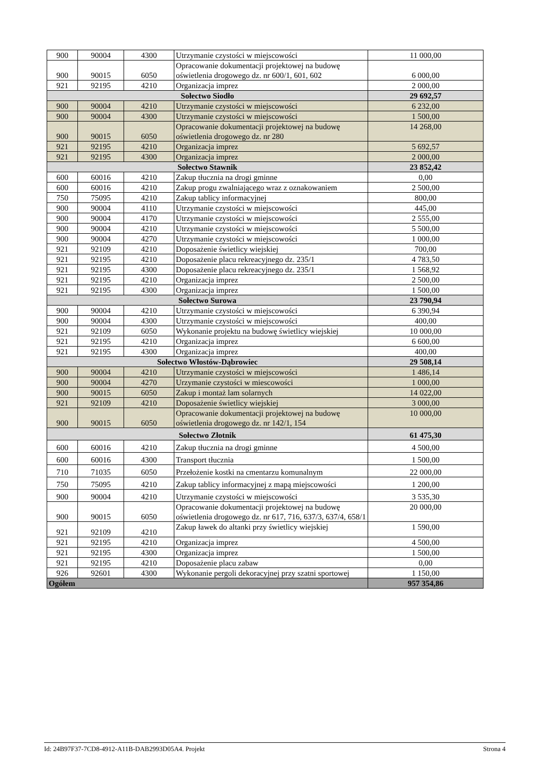| 900 | 90004 | 4300 | Utrzymanie czystości w miejscowości | 11 000,00 |
| 900 | 90015 | 6050 | Opracowanie dokumentacji projektowej na budowę oświetlenia drogowego dz. nr 600/1, 601, 602 | 6 000,00 |
| 921 | 92195 | 4210 | Organizacja imprez | 2 000,00 |
| Sołectwo Siodło | | | | 29 692,57 |
| 900 | 90004 | 4210 | Utrzymanie czystości w miejscowości | 6 232,00 |
| 900 | 90004 | 4300 | Utrzymanie czystości w miejscowości | 1 500,00 |
| 900 | 90015 | 6050 | Opracowanie dokumentacji projektowej na budowę oświetlenia drogowego dz. nr 280 | 14 268,00 |
| 921 | 92195 | 4210 | Organizacja imprez | 5 692,57 |
| 921 | 92195 | 4300 | Organizacja imprez | 2 000,00 |
| Sołectwo Stawnik | | | | 23 852,42 |
| 600 | 60016 | 4210 | Zakup tłucznia na drogi gminne | 0,00 |
| 600 | 60016 | 4210 | Zakup progu zwalniającego wraz z oznakowaniem | 2 500,00 |
| 750 | 75095 | 4210 | Zakup tablicy informacyjnej | 800,00 |
| 900 | 90004 | 4110 | Utrzymanie czystości w miejscowości | 445,00 |
| 900 | 90004 | 4170 | Utrzymanie czystości w miejscowości | 2 555,00 |
| 900 | 90004 | 4210 | Utrzymanie czystości w miejscowości | 5 500,00 |
| 900 | 90004 | 4270 | Utrzymanie czystości w miejscowości | 1 000,00 |
| 921 | 92109 | 4210 | Doposażenie świetlicy wiejskiej | 700,00 |
| 921 | 92195 | 4210 | Doposażenie placu rekreacyjnego dz. 235/1 | 4 783,50 |
| 921 | 92195 | 4300 | Doposażenie placu rekreacyjnego dz. 235/1 | 1 568,92 |
| 921 | 92195 | 4210 | Organizacja imprez | 2 500,00 |
| 921 | 92195 | 4300 | Organizacja imprez | 1 500,00 |
| Sołectwo Surowa | | | | 23 790,94 |
| 900 | 90004 | 4210 | Utrzymanie czystości w miejscowości | 6 390,94 |
| 900 | 90004 | 4300 | Utrzymanie czystości w miejscowości | 400,00 |
| 921 | 92109 | 6050 | Wykonanie projektu na budowę świetlicy wiejskiej | 10 000,00 |
| 921 | 92195 | 4210 | Organizacja imprez | 6 600,00 |
| 921 | 92195 | 4300 | Organizacja imprez | 400,00 |
| Sołectwo Włostów-Dąbrowiec | | | | 29 508,14 |
| 900 | 90004 | 4210 | Utrzymanie czystości w miejscowości | 1 486,14 |
| 900 | 90004 | 4270 | Urzymanie czystości w miescowości | 1 000,00 |
| 900 | 90015 | 6050 | Zakup i montaż lam solarnych | 14 022,00 |
| 921 | 92109 | 4210 | Doposażenie świetlicy wiejskiej | 3 000,00 |
| 900 | 90015 | 6050 | Opracowanie dokumentacji projektowej na budowę oświetlenia drogowego dz. nr 142/1, 154 | 10 000,00 |
| Sołectwo Złotnik | | | | 61 475,30 |
| 600 | 60016 | 4210 | Zakup tłucznia na drogi gminne | 4 500,00 |
| 600 | 60016 | 4300 | Transport tłucznia | 1 500,00 |
| 710 | 71035 | 6050 | Przełożenie kostki na cmentarzu komunalnym | 22 000,00 |
| 750 | 75095 | 4210 | Zakup tablicy informacyjnej z mapą miejscowości | 1 200,00 |
| 900 | 90004 | 4210 | Utrzymanie czystości w miejscowości | 3 535,30 |
| 900 | 90015 | 6050 | Opracowanie dokumentacji projektowej na budowę oświetlenia drogowego dz. nr 617, 716, 637/3, 637/4, 658/1 | 20 000,00 |
| 921 | 92109 | 4210 | Zakup ławek do altanki przy świetlicy wiejskiej | 1 590,00 |
| 921 | 92195 | 4210 | Organizacja imprez | 4 500,00 |
| 921 | 92195 | 4300 | Organizacja imprez | 1 500,00 |
| 921 | 92195 | 4210 | Doposażenie placu zabaw | 0,00 |
| 926 | 92601 | 4300 | Wykonanie pergoli dekoracyjnej przy szatni sportowej | 1 150,00 |
| Ogółem | | | | 957 354,86 |
Id: 24B97F37-7CD8-4912-A11B-DAB2993D05A4. Projekt Strona 4